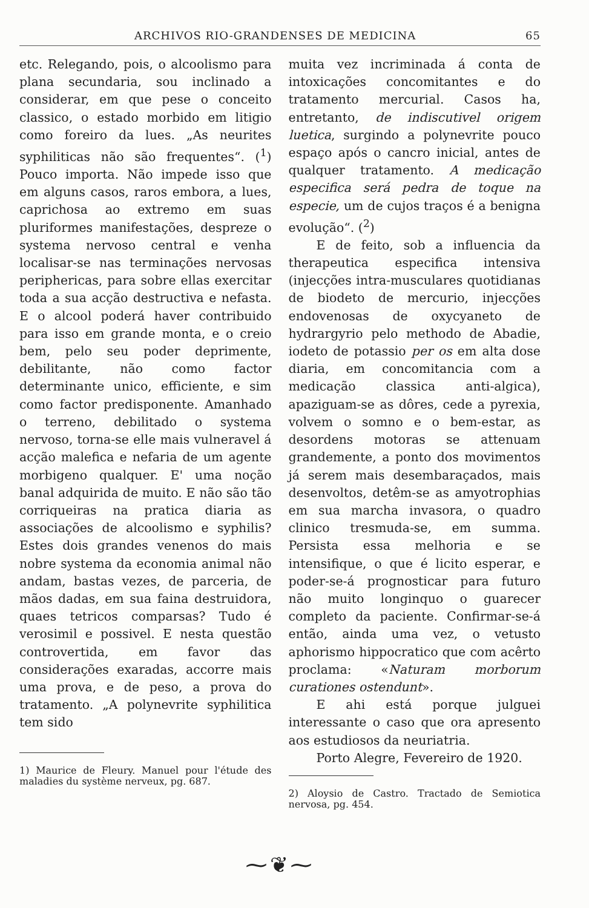ARCHIVOS RIO-GRANDENSES DE MEDICINA 65
etc. Relegando, pois, o alcoolismo para plana secundaria, sou inclinado a considerar, em que pese o conceito classico, o estado morbido em litigio como foreiro da lues. „As neurites syphiliticas não são frequentes“. (<sup>1</sup>) Pouco importa. Não impede isso que em alguns casos, raros embora, a lues, caprichosa ao extremo em suas pluriformes manifestações, despreze o systema nervoso central e venha localisar-se nas terminações nervosas periphericas, para sobre ellas exercitar toda a sua acção destructiva e nefasta. E o alcool poderá haver contribuido para isso em grande monta, e o creio bem, pelo seu poder deprimente, debilitante, não como factor determinante unico, efficiente, e sim como factor predisponente. Amanhado o terreno, debilitado o systema nervoso, torna-se elle mais vulneravel á acção malefica e nefaria de um agente morbigeno qualquer. E' uma noção banal adquirida de muito. E não são tão corriqueiras na pratica diaria as associações de alcoolismo e syphilis? Estes dois grandes venenos do mais nobre systema da economia animal não andam, bastas vezes, de parceria, de mãos dadas, em sua faina destruidora, quaes tetricos comparsas? Tudo é verosimil e possivel. E nesta questão controvertida, em favor das considerações exaradas, accorre mais uma prova, e de peso, a prova do tratamento. „A polynevrite syphilitica tem sido
1) Maurice de Fleury. Manuel pour l'étude des maladies du système nerveux, pg. 687.
muita vez incriminada á conta de intoxicações concomitantes e do tratamento mercurial. Casos ha, entretanto, de indiscutivel origem luetica, surgindo a polynevrite pouco espaço após o cancro inicial, antes de qualquer tratamento. A medicação especifica será pedra de toque na especie, um de cujos traços é a benigna evolução“. (<sup>2</sup>)
E de feito, sob a influencia da therapeutica especifica intensiva (injecções intra-musculares quotidianas de biodeto de mercurio, injecções endovenosas de oxycyaneto de hydrargyrio pelo methodo de Abadie, iodeto de potassio per os em alta dose diaria, em concomitancia com a medicação classica anti-algica), apaziguam-se as dôres, cede a pyrexia, volvem o somno e o bem-estar, as desordens motoras se attenuam grandemente, a ponto dos movimentos já serem mais desembaraçados, mais desenvoltos, detêm-se as amyotrophias em sua marcha invasora, o quadro clinico tresmuda-se, em summa. Persista essa melhoria e se intensifique, o que é licito esperar, e poder-se-á prognosticar para futuro não muito longinquo o guarecer completo da paciente. Confirmar-se-á então, ainda uma vez, o vetusto aphorismo hippocratico que com acêrto proclama: «Naturam morborum curationes ostendunt».
E ahi está porque julguei interessante o caso que ora apresento aos estudiosos da neuriatria.
Porto Alegre, Fevereiro de 1920.
2) Aloysio de Castro. Tractado de Semiotica nervosa, pg. 454.
⁓❦⁓